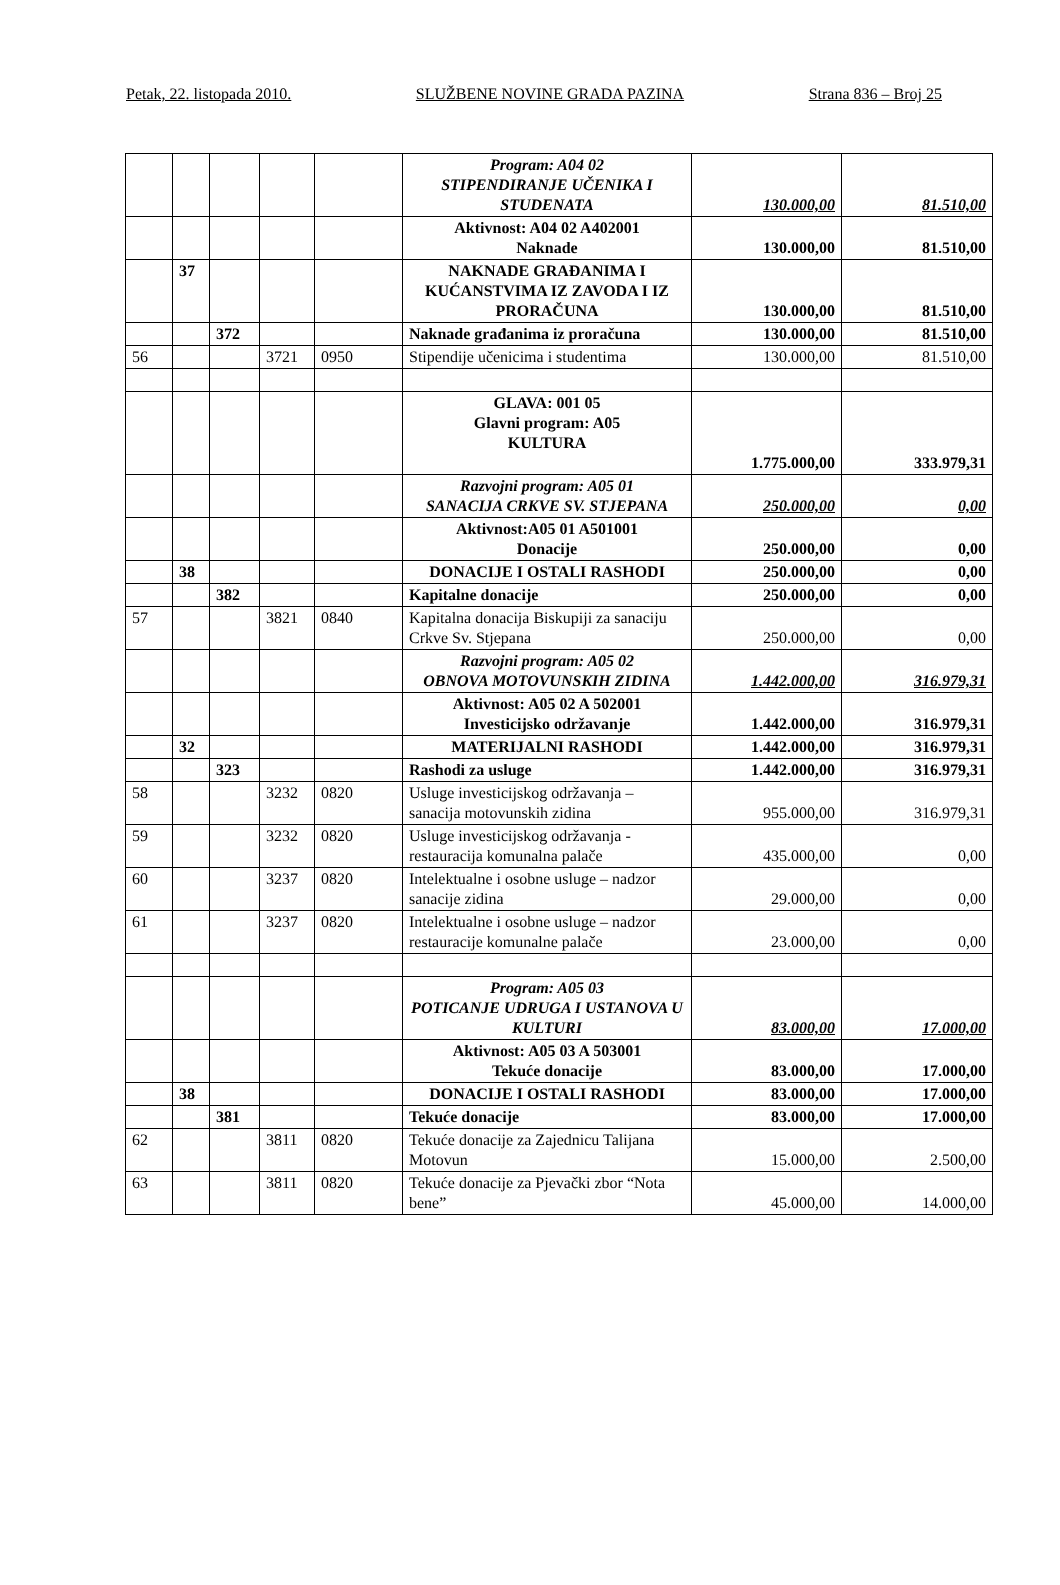Petak, 22. listopada 2010. SLUŽBENE NOVINE GRADA PAZINA Strana 836 – Broj 25
| | | | | | Program: A04 02 STIPENDIRANJE UČENIKA I STUDENATA | 130.000,00 | 81.510,00 |
| | | | | | Aktivnost: A04 02 A402001 Naknade | 130.000,00 | 81.510,00 |
| | 37 | | | | NAKNADE GRAĐANIMA I KUĆANSTVIMA IZ ZAVODA I IZ PRORAČUNA | 130.000,00 | 81.510,00 |
| | | 372 | | | Naknade građanima iz proračuna | 130.000,00 | 81.510,00 |
| 56 | | | 3721 | 0950 | Stipendije učenicima i studentima | 130.000,00 | 81.510,00 |
| | | | | | GLAVA: 001 05 Glavni program: A05 KULTURA | 1.775.000,00 | 333.979,31 |
| | | | | | Razvojni program: A05 01 SANACIJA CRKVE SV. STJEPANA | 250.000,00 | 0,00 |
| | | | | | Aktivnost:A05 01 A501001 Donacije | 250.000,00 | 0,00 |
| | 38 | | | | DONACIJE I OSTALI RASHODI | 250.000,00 | 0,00 |
| | | 382 | | | Kapitalne donacije | 250.000,00 | 0,00 |
| 57 | | | 3821 | 0840 | Kapitalna donacija Biskupiji za sanaciju Crkve Sv. Stjepana | 250.000,00 | 0,00 |
| | | | | | Razvojni program: A05 02 OBNOVA MOTOVUNSKIH ZIDINA | 1.442.000,00 | 316.979,31 |
| | | | | | Aktivnost: A05 02 A 502001 Investicijsko održavanje | 1.442.000,00 | 316.979,31 |
| | 32 | | | | MATERIJALNI RASHODI | 1.442.000,00 | 316.979,31 |
| | | 323 | | | Rashodi za usluge | 1.442.000,00 | 316.979,31 |
| 58 | | | 3232 | 0820 | Usluge investicijskog održavanja – sanacija motovunskih zidina | 955.000,00 | 316.979,31 |
| 59 | | | 3232 | 0820 | Usluge investicijskog održavanja - restauracija komunalna palače | 435.000,00 | 0,00 |
| 60 | | | 3237 | 0820 | Intelektualne i osobne usluge – nadzor sanacije zidina | 29.000,00 | 0,00 |
| 61 | | | 3237 | 0820 | Intelektualne i osobne usluge – nadzor restauracije komunalne palače | 23.000,00 | 0,00 |
| | | | | | Program: A05 03 POTICANJE UDRUGA I USTANOVA U KULTURI | 83.000,00 | 17.000,00 |
| | | | | | Aktivnost: A05 03 A 503001 Tekuće donacije | 83.000,00 | 17.000,00 |
| | 38 | | | | DONACIJE I OSTALI RASHODI | 83.000,00 | 17.000,00 |
| | | 381 | | | Tekuće donacije | 83.000,00 | 17.000,00 |
| 62 | | | 3811 | 0820 | Tekuće donacije za Zajednicu Talijana Motovun | 15.000,00 | 2.500,00 |
| 63 | | | 3811 | 0820 | Tekuće donacije za Pjevački zbor “Nota bene” | 45.000,00 | 14.000,00 |